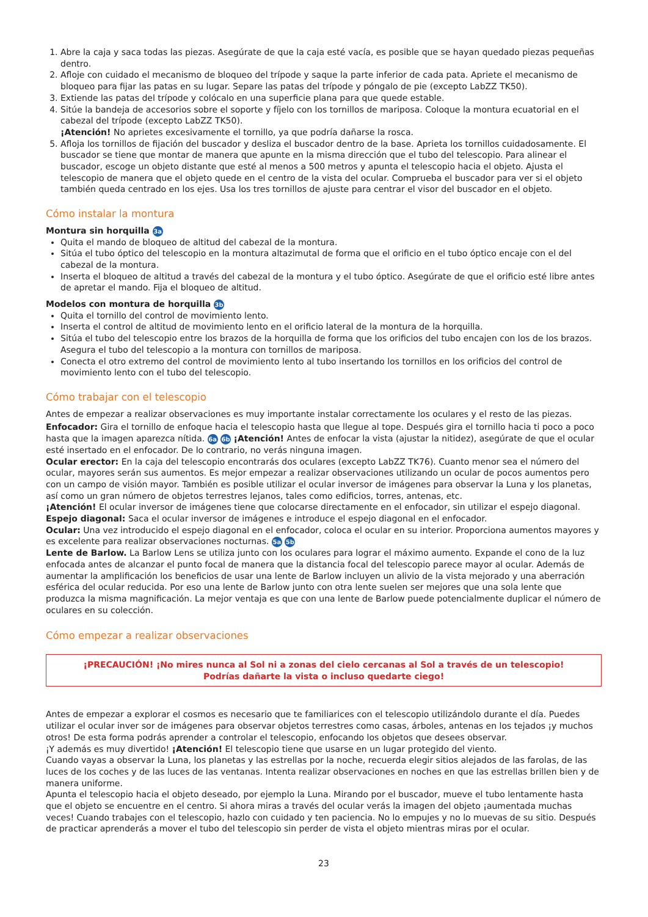1. Abre la caja y saca todas las piezas. Asegúrate de que la caja esté vacía, es posible que se hayan quedado piezas pequeñas dentro.
2. Afloje con cuidado el mecanismo de bloqueo del trípode y saque la parte inferior de cada pata. Apriete el mecanismo de bloqueo para fijar las patas en su lugar. Separe las patas del trípode y póngalo de pie (excepto LabZZ TK50).
3. Extiende las patas del trípode y colócalo en una superficie plana para que quede estable.
4. Sitúe la bandeja de accesorios sobre el soporte y fíjelo con los tornillos de mariposa. Coloque la montura ecuatorial en el cabezal del trípode (excepto LabZZ TK50).
¡Atención! No aprietes excesivamente el tornillo, ya que podría dañarse la rosca.
5. Afloja los tornillos de fijación del buscador y desliza el buscador dentro de la base. Aprieta los tornillos cuidadosamente. El buscador se tiene que montar de manera que apunte en la misma dirección que el tubo del telescopio. Para alinear el buscador, escoge un objeto distante que esté al menos a 500 metros y apunta el telescopio hacia el objeto. Ajusta el telescopio de manera que el objeto quede en el centro de la vista del ocular. Comprueba el buscador para ver si el objeto también queda centrado en los ejes. Usa los tres tornillos de ajuste para centrar el visor del buscador en el objeto.
Cómo instalar la montura
Montura sin horquilla 3a
Quita el mando de bloqueo de altitud del cabezal de la montura.
Sitúa el tubo óptico del telescopio en la montura altazimutal de forma que el orificio en el tubo óptico encaje con el del cabezal de la montura.
Inserta el bloqueo de altitud a través del cabezal de la montura y el tubo óptico. Asegúrate de que el orificio esté libre antes de apretar el mando. Fija el bloqueo de altitud.
Modelos con montura de horquilla 3b
Quita el tornillo del control de movimiento lento.
Inserta el control de altitud de movimiento lento en el orificio lateral de la montura de la horquilla.
Sitúa el tubo del telescopio entre los brazos de la horquilla de forma que los orificios del tubo encajen con los de los brazos. Asegura el tubo del telescopio a la montura con tornillos de mariposa.
Conecta el otro extremo del control de movimiento lento al tubo insertando los tornillos en los orificios del control de movimiento lento con el tubo del telescopio.
Cómo trabajar con el telescopio
Antes de empezar a realizar observaciones es muy importante instalar correctamente los oculares y el resto de las piezas.
Enfocador: Gira el tornillo de enfoque hacia el telescopio hasta que llegue al tope. Después gira el tornillo hacia ti poco a poco hasta que la imagen aparezca nítida. 6a 6b ¡Atención! Antes de enfocar la vista (ajustar la nitidez), asegúrate de que el ocular esté insertado en el enfocador. De lo contrario, no verás ninguna imagen.
Ocular erector: En la caja del telescopio encontrarás dos oculares (excepto LabZZ TK76). Cuanto menor sea el número del ocular, mayores serán sus aumentos. Es mejor empezar a realizar observaciones utilizando un ocular de pocos aumentos pero con un campo de visión mayor. También es posible utilizar el ocular inversor de imágenes para observar la Luna y los planetas, así como un gran número de objetos terrestres lejanos, tales como edificios, torres, antenas, etc.
¡Atención! El ocular inversor de imágenes tiene que colocarse directamente en el enfocador, sin utilizar el espejo diagonal.
Espejo diagonal: Saca el ocular inversor de imágenes e introduce el espejo diagonal en el enfocador.
Ocular: Una vez introducido el espejo diagonal en el enfocador, coloca el ocular en su interior. Proporciona aumentos mayores y es excelente para realizar observaciones nocturnas. 5a 5b
Lente de Barlow. La Barlow Lens se utiliza junto con los oculares para lograr el máximo aumento. Expande el cono de la luz enfocada antes de alcanzar el punto focal de manera que la distancia focal del telescopio parece mayor al ocular. Además de aumentar la amplificación los beneficios de usar una lente de Barlow incluyen un alivio de la vista mejorado y una aberración esférica del ocular reducida. Por eso una lente de Barlow junto con otra lente suelen ser mejores que una sola lente que produzca la misma magnificación. La mejor ventaja es que con una lente de Barlow puede potencialmente duplicar el número de oculares en su colección.
Cómo empezar a realizar observaciones
¡PRECAUCIÓN! ¡No mires nunca al Sol ni a zonas del cielo cercanas al Sol a través de un telescopio!
Podrías dañarte la vista o incluso quedarte ciego!
Antes de empezar a explorar el cosmos es necesario que te familiarices con el telescopio utilizándolo durante el día. Puedes utilizar el ocular inver sor de imágenes para observar objetos terrestres como casas, árboles, antenas en los tejados ¡y muchos otros! De esta forma podrás aprender a controlar el telescopio, enfocando los objetos que desees observar.
¡Y además es muy divertido! ¡Atención! El telescopio tiene que usarse en un lugar protegido del viento.
Cuando vayas a observar la Luna, los planetas y las estrellas por la noche, recuerda elegir sitios alejados de las farolas, de las luces de los coches y de las luces de las ventanas. Intenta realizar observaciones en noches en que las estrellas brillen bien y de manera uniforme.
Apunta el telescopio hacia el objeto deseado, por ejemplo la Luna. Mirando por el buscador, mueve el tubo lentamente hasta que el objeto se encuentre en el centro. Si ahora miras a través del ocular verás la imagen del objeto ¡aumentada muchas veces! Cuando trabajes con el telescopio, hazlo con cuidado y ten paciencia. No lo empujes y no lo muevas de su sitio. Después de practicar aprenderás a mover el tubo del telescopio sin perder de vista el objeto mientras miras por el ocular.
23